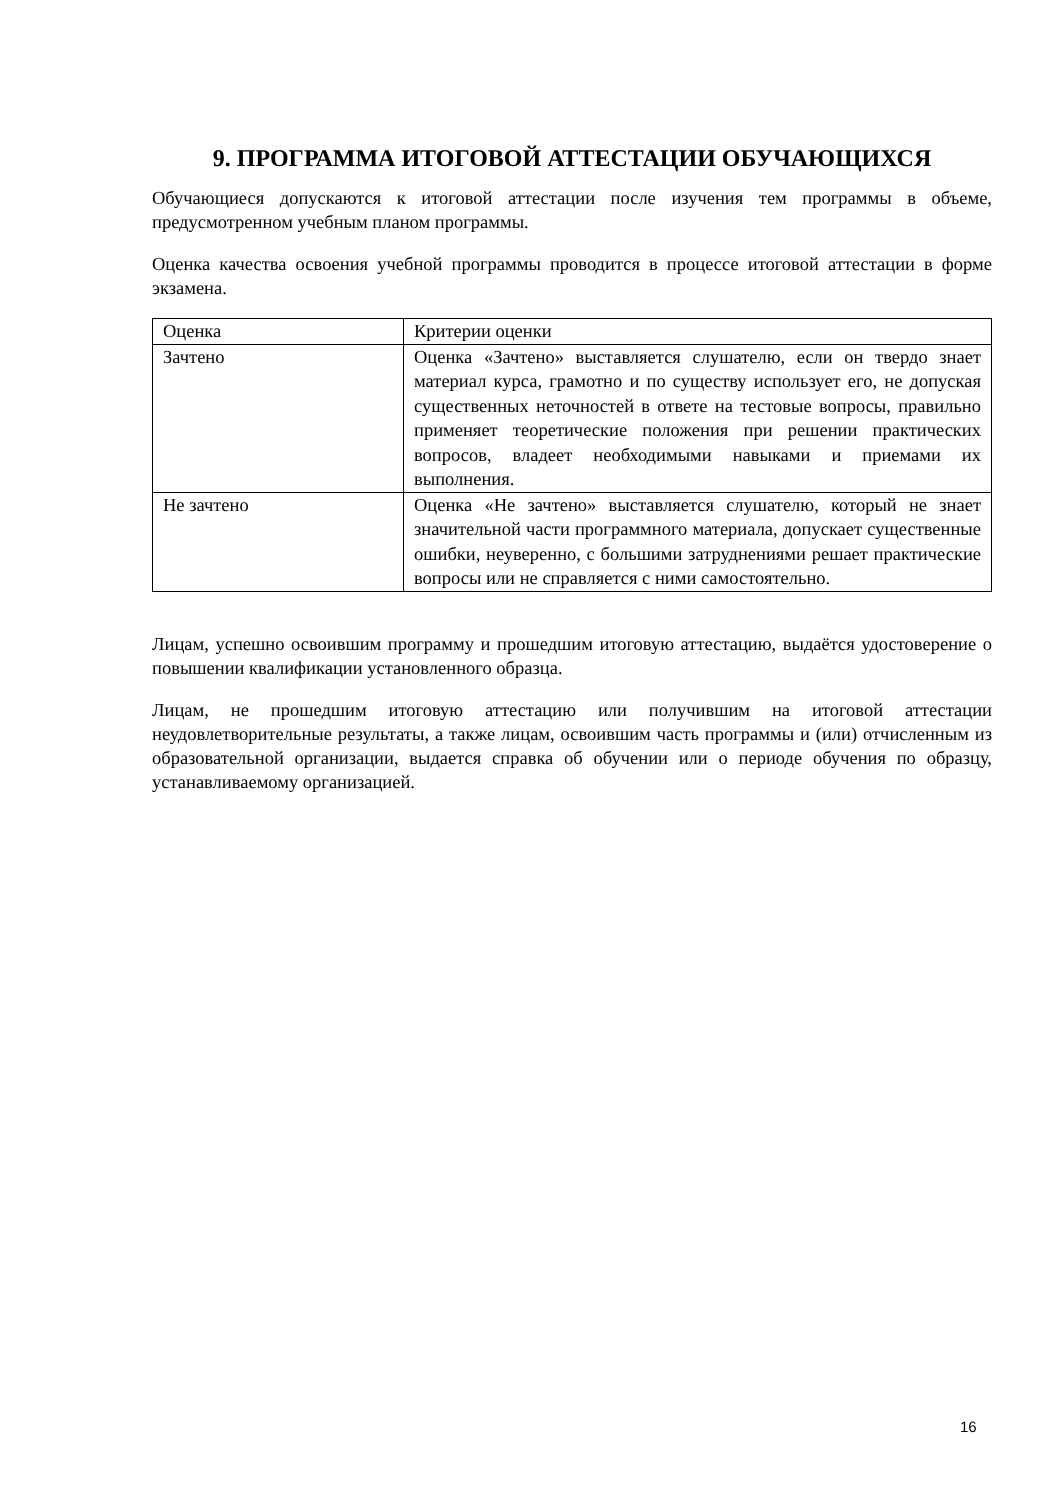9. ПРОГРАММА ИТОГОВОЙ АТТЕСТАЦИИ ОБУЧАЮЩИХСЯ
Обучающиеся допускаются к итоговой аттестации после изучения тем программы в объеме, предусмотренном учебным планом программы.
Оценка качества освоения учебной программы проводится в процессе итоговой аттестации в форме экзамена.
| Оценка | Критерии оценки |
| Зачтено | Оценка «Зачтено» выставляется слушателю, если он твердо знает материал курса, грамотно и по существу использует его, не допуская существенных неточностей в ответе на тестовые вопросы, правильно применяет теоретические положения при решении практических вопросов, владеет необходимыми навыками и приемами их выполнения. |
| Не зачтено | Оценка «Не зачтено» выставляется слушателю, который не знает значительной части программного материала, допускает существенные ошибки, неуверенно, с большими затруднениями решает практические вопросы или не справляется с ними самостоятельно. |
Лицам, успешно освоившим программу и прошедшим итоговую аттестацию, выдаётся удостоверение о повышении квалификации установленного образца.
Лицам, не прошедшим итоговую аттестацию или получившим на итоговой аттестации неудовлетворительные результаты, а также лицам, освоившим часть программы и (или) отчисленным из образовательной организации, выдается справка об обучении или о периоде обучения по образцу, устанавливаемому организацией.
16